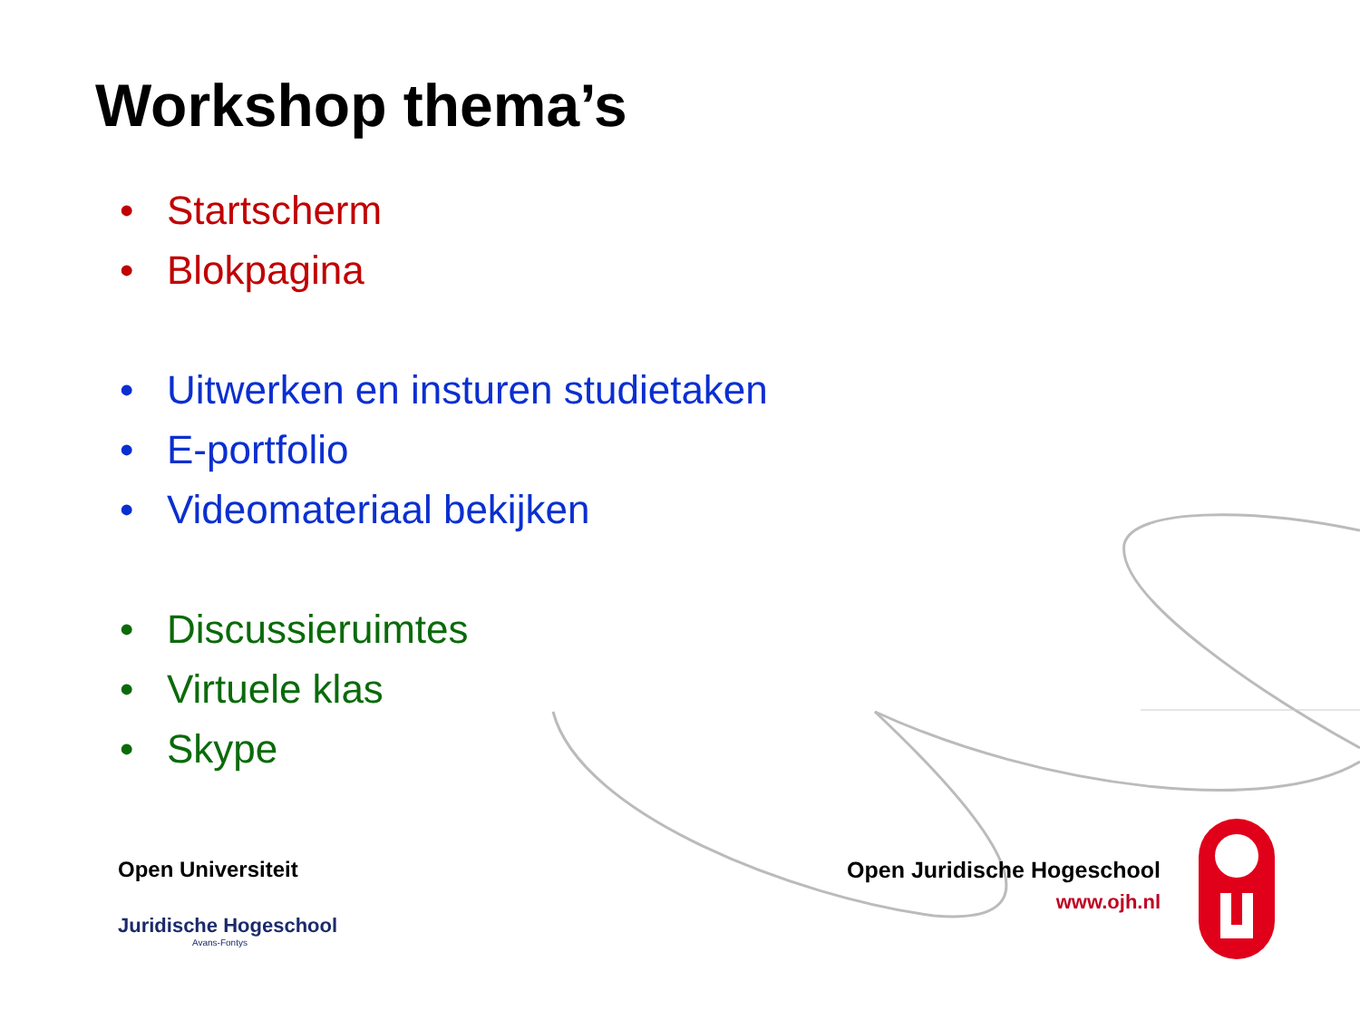Workshop thema’s
• Startscherm
• Blokpagina
• Uitwerken en insturen studietaken
• E-portfolio
• Videomateriaal bekijken
• Discussieruimtes
• Virtuele klas
• Skype
Open Universiteit
Juridische Hogeschool
Avans-Fontys
Open Juridische Hogeschool
www.ojh.nl